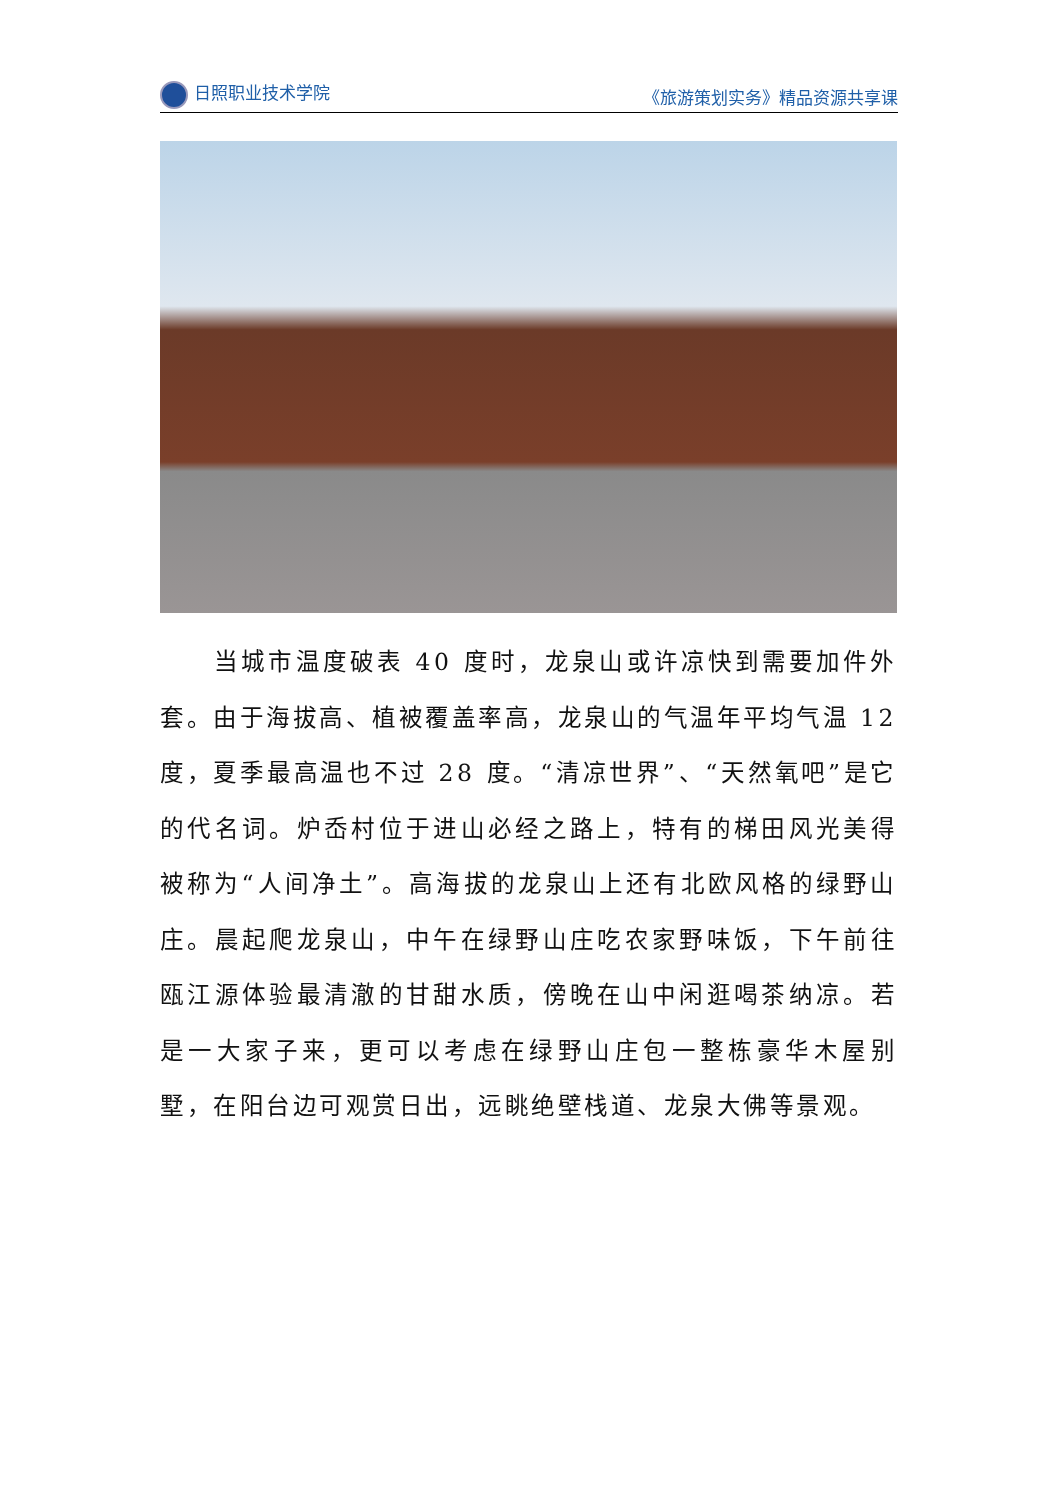日照职业技术学院 《旅游策划实务》精品资源共享课
　　当城市温度破表 40 度时，龙泉山或许凉快到需要加件外套。由于海拔高、植被覆盖率高，龙泉山的气温年平均气温 12 度，夏季最高温也不过 28 度。“清凉世界”、“天然氧吧”是它的代名词。炉岙村位于进山必经之路上，特有的梯田风光美得被称为“人间净土”。高海拔的龙泉山上还有北欧风格的绿野山庄。晨起爬龙泉山，中午在绿野山庄吃农家野味饭，下午前往瓯江源体验最清澈的甘甜水质，傍晚在山中闲逛喝茶纳凉。若是一大家子来，更可以考虑在绿野山庄包一整栋豪华木屋别墅，在阳台边可观赏日出，远眺绝壁栈道、龙泉大佛等景观。